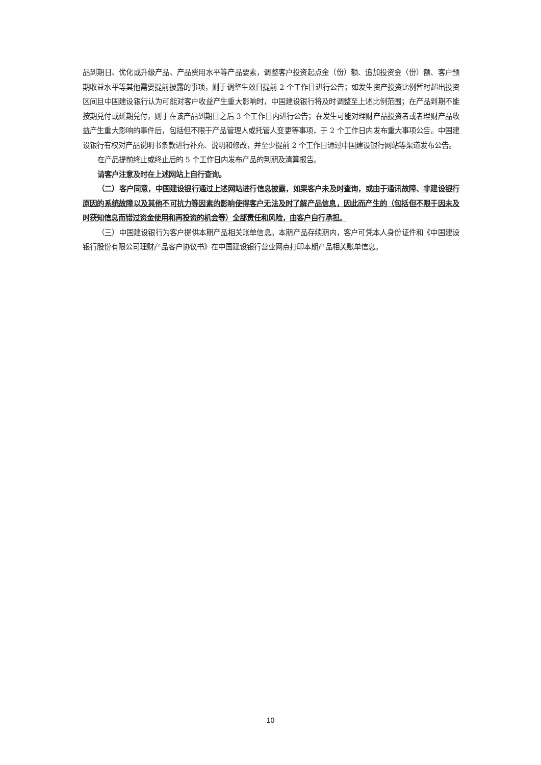品到期日、优化或升级产品、产品费用水平等产品要素，调整客户投资起点金（份）额、追加投资金（份）额、客户预期收益水平等其他需要提前披露的事项，则于调整生效日提前 2 个工作日进行公告；如发生资产投资比例暂时超出投资区间且中国建设银行认为可能对客户收益产生重大影响时，中国建设银行将及时调整至上述比例范围；在产品到期不能按期兑付或延期兑付，则于在该产品到期日之后 3 个工作日内进行公告；在发生可能对理财产品投资者或者理财产品收益产生重大影响的事件后，包括但不限于产品管理人或托管人变更等事项，于 2 个工作日内发布重大事项公告。中国建设银行有权对产品说明书条款进行补充、说明和修改，并至少提前 2 个工作日通过中国建设银行网站等渠道发布公告。
在产品提前终止或终止后的 5 个工作日内发布产品的到期及清算报告。
请客户注意及时在上述网站上自行查询。
（二）客户同意，中国建设银行通过上述网站进行信息披露，如果客户未及时查询，或由于通讯故障、非建设银行原因的系统故障以及其他不可抗力等因素的影响使得客户无法及时了解产品信息，因此而产生的（包括但不限于因未及时获知信息而错过资金使用和再投资的机会等）全部责任和风险，由客户自行承担。
（三）中国建设银行为客户提供本期产品相关账单信息。本期产品存续期内，客户可凭本人身份证件和《中国建设银行股份有限公司理财产品客户协议书》在中国建设银行营业网点打印本期产品相关账单信息。
10